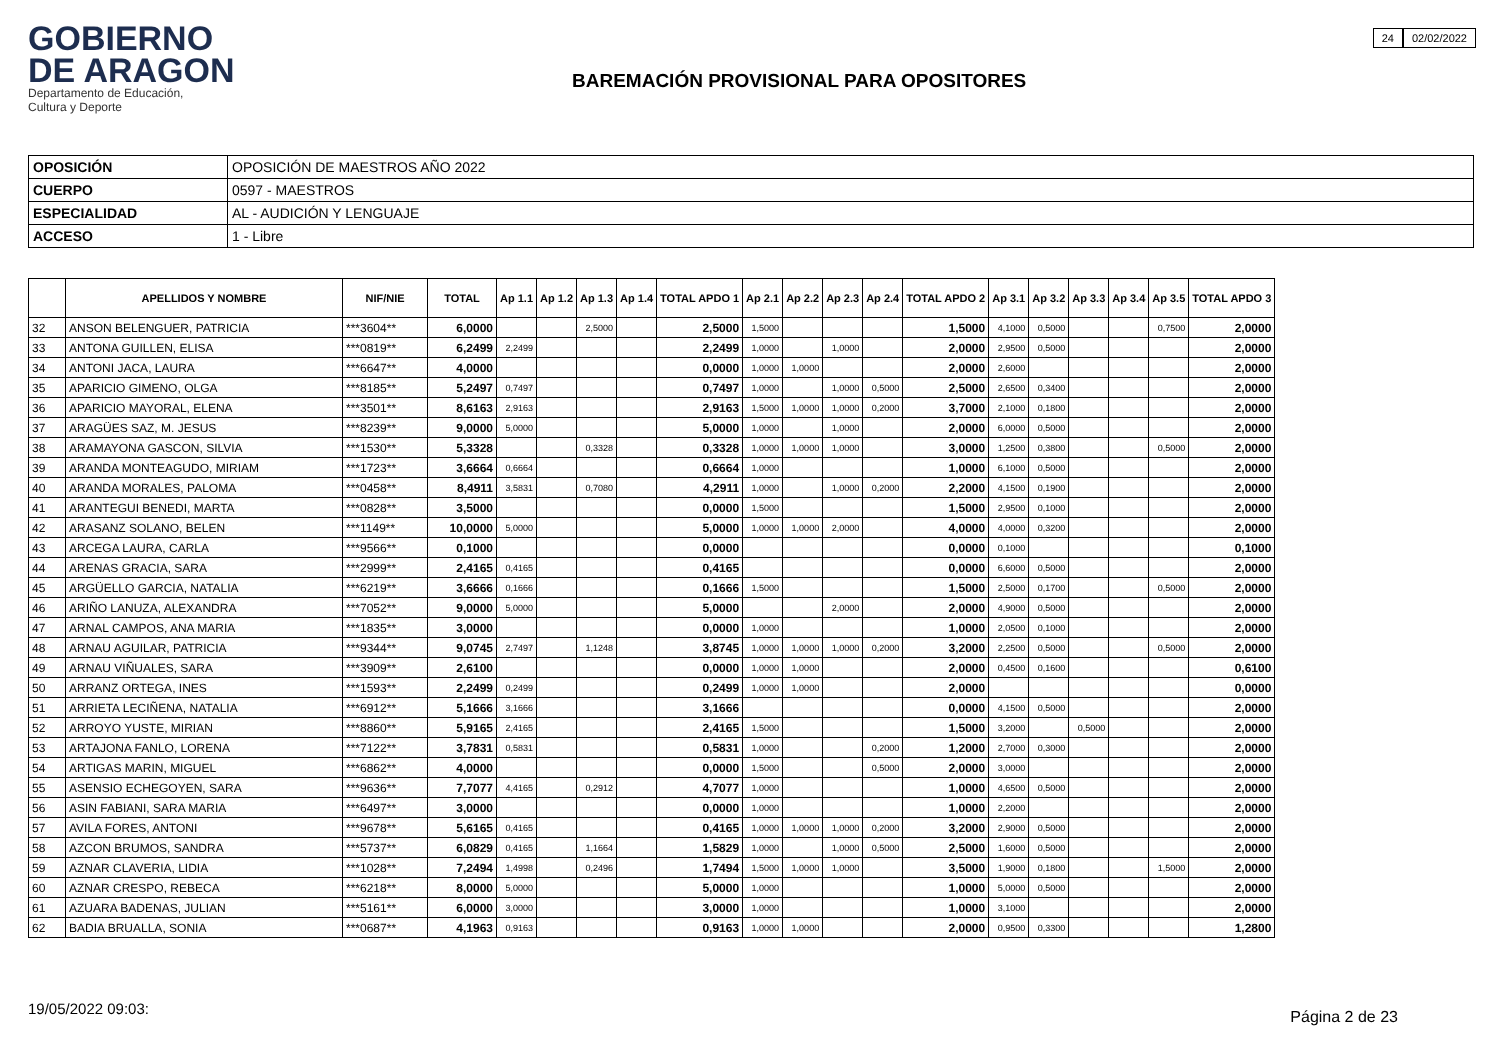GOBIERNO
DE ARAGON
Departamento de Educación,
Cultura y Deporte
24 02/02/2022
BAREMACIÓN PROVISIONAL PARA OPOSITORES
| OPOSICIÓN | OPOSICIÓN DE MAESTROS AÑO 2022 |
| CUERPO | 0597 - MAESTROS |
| ESPECIALIDAD | AL - AUDICIÓN Y LENGUAJE |
| ACCESO | 1 - Libre |
| | APELLIDOS Y NOMBRE | NIF/NIE | TOTAL | Ap 1.1 | Ap 1.2 | Ap 1.3 | Ap 1.4 | TOTAL APDO 1 | Ap 2.1 | Ap 2.2 | Ap 2.3 | Ap 2.4 | TOTAL APDO 2 | Ap 3.1 | Ap 3.2 | Ap 3.3 | Ap 3.4 | Ap 3.5 | TOTAL APDO 3 |
| --- | --- | --- | --- | --- | --- | --- | --- | --- | --- | --- | --- | --- | --- | --- | --- | --- | --- | --- | --- |
| 32 | ANSON BELENGUER, PATRICIA | ***3604** | 6,0000 | | | 2,5000 | | 2,5000 | 1,5000 | | | | 1,5000 | 4,1000 | 0,5000 | | | 0,7500 | 2,0000 |
| 33 | ANTONA GUILLEN, ELISA | ***0819** | 6,2499 | 2,2499 | | | | 2,2499 | 1,0000 | | 1,0000 | | 2,0000 | 2,9500 | 0,5000 | | | | 2,0000 |
| 34 | ANTONI JACA, LAURA | ***6647** | 4,0000 | | | | | 0,0000 | 1,0000 | 1,0000 | | | 2,0000 | 2,6000 | | | | | 2,0000 |
| 35 | APARICIO GIMENO, OLGA | ***8185** | 5,2497 | 0,7497 | | | | 0,7497 | 1,0000 | | 1,0000 | 0,5000 | 2,5000 | 2,6500 | 0,3400 | | | | 2,0000 |
| 36 | APARICIO MAYORAL, ELENA | ***3501** | 8,6163 | 2,9163 | | | | 2,9163 | 1,5000 | 1,0000 | 1,0000 | 0,2000 | 3,7000 | 2,1000 | 0,1800 | | | | 2,0000 |
| 37 | ARAGÜES SAZ, M. JESUS | ***8239** | 9,0000 | 5,0000 | | | | 5,0000 | 1,0000 | | 1,0000 | | 2,0000 | 6,0000 | 0,5000 | | | | 2,0000 |
| 38 | ARAMAYONA GASCON, SILVIA | ***1530** | 5,3328 | | | 0,3328 | | 0,3328 | 1,0000 | 1,0000 | 1,0000 | | 3,0000 | 1,2500 | 0,3800 | | | 0,5000 | 2,0000 |
| 39 | ARANDA MONTEAGUDO, MIRIAM | ***1723** | 3,6664 | 0,6664 | | | | 0,6664 | 1,0000 | | | | 1,0000 | 6,1000 | 0,5000 | | | | 2,0000 |
| 40 | ARANDA MORALES, PALOMA | ***0458** | 8,4911 | 3,5831 | | 0,7080 | | 4,2911 | 1,0000 | | 1,0000 | 0,2000 | 2,2000 | 4,1500 | 0,1900 | | | | 2,0000 |
| 41 | ARANTEGUI BENEDI, MARTA | ***0828** | 3,5000 | | | | | 0,0000 | 1,5000 | | | | 1,5000 | 2,9500 | 0,1000 | | | | 2,0000 |
| 42 | ARASANZ SOLANO, BELEN | ***1149** | 10,0000 | 5,0000 | | | | 5,0000 | 1,0000 | 1,0000 | 2,0000 | | 4,0000 | 4,0000 | 0,3200 | | | | 2,0000 |
| 43 | ARCEGA LAURA, CARLA | ***9566** | 0,1000 | | | | | 0,0000 | | | | | 0,0000 | 0,1000 | | | | | 0,1000 |
| 44 | ARENAS GRACIA, SARA | ***2999** | 2,4165 | 0,4165 | | | | 0,4165 | | | | | 0,0000 | 6,6000 | 0,5000 | | | | 2,0000 |
| 45 | ARGÜELLO GARCIA, NATALIA | ***6219** | 3,6666 | 0,1666 | | | | 0,1666 | 1,5000 | | | | 1,5000 | 2,5000 | 0,1700 | | | 0,5000 | 2,0000 |
| 46 | ARIÑO LANUZA, ALEXANDRA | ***7052** | 9,0000 | 5,0000 | | | | 5,0000 | | | 2,0000 | | 2,0000 | 4,9000 | 0,5000 | | | | 2,0000 |
| 47 | ARNAL CAMPOS, ANA MARIA | ***1835** | 3,0000 | | | | | 0,0000 | 1,0000 | | | | 1,0000 | 2,0500 | 0,1000 | | | | 2,0000 |
| 48 | ARNAU AGUILAR, PATRICIA | ***9344** | 9,0745 | 2,7497 | | 1,1248 | | 3,8745 | 1,0000 | 1,0000 | 1,0000 | 0,2000 | 3,2000 | 2,2500 | 0,5000 | | | 0,5000 | 2,0000 |
| 49 | ARNAU VIÑUALES, SARA | ***3909** | 2,6100 | | | | | 0,0000 | 1,0000 | 1,0000 | | | 2,0000 | 0,4500 | 0,1600 | | | | 0,6100 |
| 50 | ARRANZ ORTEGA, INES | ***1593** | 2,2499 | 0,2499 | | | | 0,2499 | 1,0000 | 1,0000 | | | 2,0000 | | | | | | 0,0000 |
| 51 | ARRIETA LECIÑENA, NATALIA | ***6912** | 5,1666 | 3,1666 | | | | 3,1666 | | | | | 0,0000 | 4,1500 | 0,5000 | | | | 2,0000 |
| 52 | ARROYO YUSTE, MIRIAN | ***8860** | 5,9165 | 2,4165 | | | | 2,4165 | 1,5000 | | | | 1,5000 | 3,2000 | | 0,5000 | | | 2,0000 |
| 53 | ARTAJONA FANLO, LORENA | ***7122** | 3,7831 | 0,5831 | | | | 0,5831 | 1,0000 | | | 0,2000 | 1,2000 | 2,7000 | 0,3000 | | | | 2,0000 |
| 54 | ARTIGAS MARIN, MIGUEL | ***6862** | 4,0000 | | | | | 0,0000 | 1,5000 | | | 0,5000 | 2,0000 | 3,0000 | | | | | 2,0000 |
| 55 | ASENSIO ECHEGOYEN, SARA | ***9636** | 7,7077 | 4,4165 | | 0,2912 | | 4,7077 | 1,0000 | | | | 1,0000 | 4,6500 | 0,5000 | | | | 2,0000 |
| 56 | ASIN FABIANI, SARA MARIA | ***6497** | 3,0000 | | | | | 0,0000 | 1,0000 | | | | 1,0000 | 2,2000 | | | | | 2,0000 |
| 57 | AVILA FORES, ANTONI | ***9678** | 5,6165 | 0,4165 | | | | 0,4165 | 1,0000 | 1,0000 | 1,0000 | 0,2000 | 3,2000 | 2,9000 | 0,5000 | | | | 2,0000 |
| 58 | AZCON BRUMOS, SANDRA | ***5737** | 6,0829 | 0,4165 | | 1,1664 | | 1,5829 | 1,0000 | | 1,0000 | 0,5000 | 2,5000 | 1,6000 | 0,5000 | | | | 2,0000 |
| 59 | AZNAR CLAVERIA, LIDIA | ***1028** | 7,2494 | 1,4998 | | 0,2496 | | 1,7494 | 1,5000 | 1,0000 | 1,0000 | | 3,5000 | 1,9000 | 0,1800 | | | 1,5000 | 2,0000 |
| 60 | AZNAR CRESPO, REBECA | ***6218** | 8,0000 | 5,0000 | | | | 5,0000 | 1,0000 | | | | 1,0000 | 5,0000 | 0,5000 | | | | 2,0000 |
| 61 | AZUARA BADENAS, JULIAN | ***5161** | 6,0000 | 3,0000 | | | | 3,0000 | 1,0000 | | | | 1,0000 | 3,1000 | | | | | 2,0000 |
| 62 | BADIA BRUALLA, SONIA | ***0687** | 4,1963 | 0,9163 | | | | 0,9163 | 1,0000 | 1,0000 | | | 2,0000 | 0,9500 | 0,3300 | | | | 1,2800 |
19/05/2022 09:03: Página 2 de 23